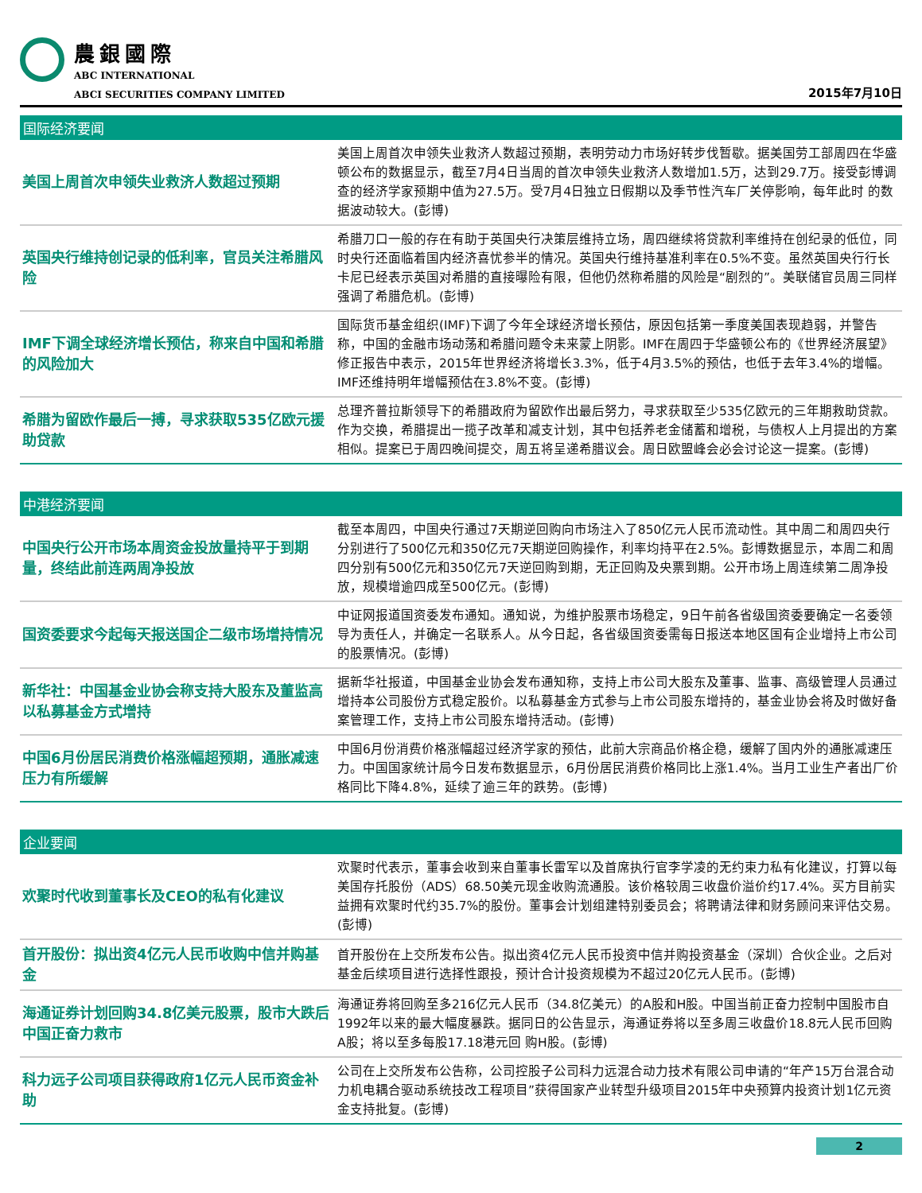農銀國際
ABC INTERNATIONAL
ABCI SECURITIES COMPANY LIMITED
2015年7月10日
国际经济要闻
| 美国上周首次申领失业救济人数超过预期 | 美国上周首次申领失业救济人数超过预期，表明劳动力市场好转步伐暂歇。据美国劳工部周四在华盛顿公布的数据显示，截至7月4日当周的首次申领失业救济人数增加1.5万，达到29.7万。接受彭博调查的经济学家预期中值为27.5万。受7月4日独立日假期以及季节性汽车厂关停影响，每年此时 的数据波动较大。(彭博) |
| 英国央行维持创记录的低利率，官员关注希腊风险 | 希腊刀口一般的存在有助于英国央行决策层维持立场，周四继续将贷款利率维持在创纪录的低位，同时央行还面临着国内经济喜忧参半的情况。英国央行维持基准利率在0.5%不变。虽然英国央行行长卡尼已经表示英国对希腊的直接曝险有限，但他仍然称希腊的风险是“剧烈的”。美联储官员周三同样强调了希腊危机。(彭博) |
| IMF下调全球经济增长预估，称来自中国和希腊的风险加大 | 国际货币基金组织(IMF)下调了今年全球经济增长预估，原因包括第一季度美国表现趋弱，并警告称，中国的金融市场动荡和希腊问题令未来蒙上阴影。IMF在周四于华盛顿公布的《世界经济展望》修正报告中表示，2015年世界经济将增长3.3%，低于4月3.5%的预估，也低于去年3.4%的增幅。IMF还维持明年增幅预估在3.8%不变。(彭博) |
| 希腊为留欧作最后一搏，寻求获取535亿欧元援助贷款 | 总理齐普拉斯领导下的希腊政府为留欧作出最后努力，寻求获取至少535亿欧元的三年期救助贷款。作为交换，希腊提出一揽子改革和减支计划，其中包括养老金储蓄和增税，与债权人上月提出的方案相似。提案已于周四晚间提交，周五将呈递希腊议会。周日欧盟峰会必会讨论这一提案。(彭博) |
中港经济要闻
| 中国央行公开市场本周资金投放量持平于到期量，终结此前连两周净投放 | 截至本周四，中国央行通过7天期逆回购向市场注入了850亿元人民币流动性。其中周二和周四央行分别进行了500亿元和350亿元7天期逆回购操作，利率均持平在2.5%。彭博数据显示，本周二和周四分别有500亿元和350亿元7天逆回购到期，无正回购及央票到期。公开市场上周连续第二周净投放，规模增逾四成至500亿元。(彭博) |
| 国资委要求今起每天报送国企二级市场增持情况 | 中证网报道国资委发布通知。通知说，为维护股票市场稳定，9日午前各省级国资委要确定一名委领导为责任人，并确定一名联系人。从今日起，各省级国资委需每日报送本地区国有企业增持上市公司的股票情况。(彭博) |
| 新华社：中国基金业协会称支持大股东及董监高以私募基金方式增持 | 据新华社报道，中国基金业协会发布通知称，支持上市公司大股东及董事、监事、高级管理人员通过增持本公司股份方式稳定股价。以私募基金方式参与上市公司股东增持的，基金业协会将及时做好备案管理工作，支持上市公司股东增持活动。(彭博) |
| 中国6月份居民消费价格涨幅超预期，通胀减速压力有所缓解 | 中国6月份消费价格涨幅超过经济学家的预估，此前大宗商品价格企稳，缓解了国内外的通胀减速压力。中国国家统计局今日发布数据显示，6月份居民消费价格同比上涨1.4%。当月工业生产者出厂价格同比下降4.8%，延续了逾三年的跌势。(彭博) |
企业要闻
| 欢聚时代收到董事长及CEO的私有化建议 | 欢聚时代表示，董事会收到来自董事长雷军以及首席执行官李学凌的无约束力私有化建议，打算以每美国存托股份（ADS）68.50美元现金收购流通股。该价格较周三收盘价溢价约17.4%。买方目前实益拥有欢聚时代约35.7%的股份。董事会计划组建特别委员会；将聘请法律和财务顾问来评估交易。(彭博) |
| 首开股份：拟出资4亿元人民币收购中信并购基金 | 首开股份在上交所发布公告。拟出资4亿元人民币投资中信并购投资基金（深圳）合伙企业。之后对基金后续项目进行选择性跟投，预计合计投资规模为不超过20亿元人民币。(彭博) |
| 海通证券计划回购34.8亿美元股票，股市大跌后中国正奋力救市 | 海通证券将回购至多216亿元人民币（34.8亿美元）的A股和H股。中国当前正奋力控制中国股市自1992年以来的最大幅度暴跌。据同日的公告显示，海通证券将以至多周三收盘价18.8元人民币回购A股；将以至多每股17.18港元回 购H股。(彭博) |
| 科力远子公司项目获得政府1亿元人民币资金补助 | 公司在上交所发布公告称，公司控股子公司科力远混合动力技术有限公司申请的“年产15万台混合动力机电耦合驱动系统技改工程项目”获得国家产业转型升级项目2015年中央预算内投资计划1亿元资金支持批复。(彭博) |
2